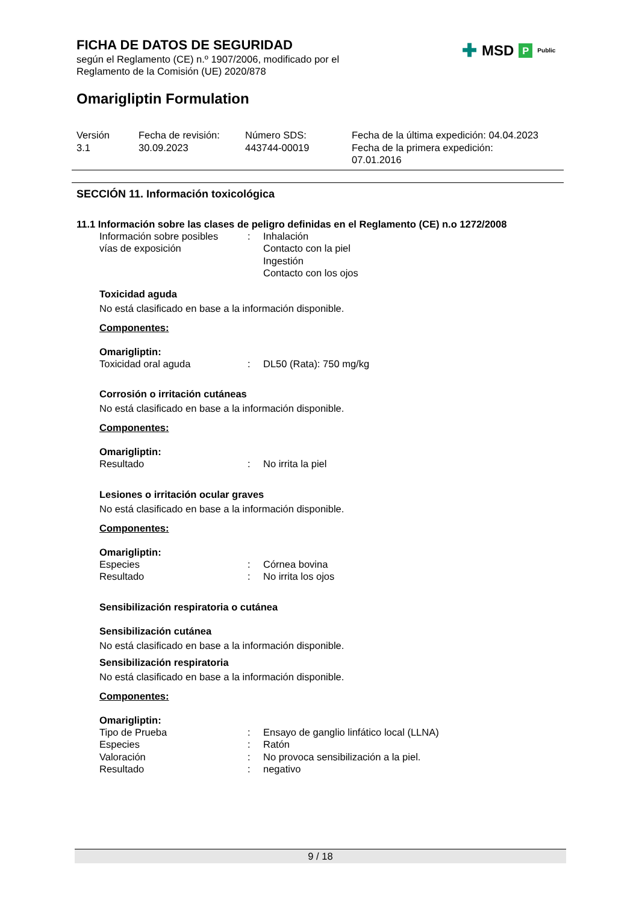✚ MSD P Public
FICHA DE DATOS DE SEGURIDAD
según el Reglamento (CE) n.º 1907/2006, modificado por el
Reglamento de la Comisión (UE) 2020/878
Omarigliptin Formulation
| Versión 3.1 | Fecha de revisión: 30.09.2023 | Número SDS: 443744-00019 | Fecha de la última expedición: 04.04.2023 Fecha de la primera expedición: 07.01.2016 |
SECCIÓN 11. Información toxicológica
11.1 Información sobre las clases de peligro definidas en el Reglamento (CE) n.o 1272/2008
| Información sobre posibles vías de exposición | : | Inhalación Contacto con la piel Ingestión Contacto con los ojos |
Toxicidad aguda
No está clasificado en base a la información disponible.
Componentes:
Omarigliptin:
| Toxicidad oral aguda | : | DL50 (Rata): 750 mg/kg |
Corrosión o irritación cutáneas
No está clasificado en base a la información disponible.
Componentes:
Omarigliptin:
| Resultado | : | No irrita la piel |
Lesiones o irritación ocular graves
No está clasificado en base a la información disponible.
Componentes:
Omarigliptin:
| Especies | : | Córnea bovina |
| Resultado | : | No irrita los ojos |
Sensibilización respiratoria o cutánea
Sensibilización cutánea
No está clasificado en base a la información disponible.
Sensibilización respiratoria
No está clasificado en base a la información disponible.
Componentes:
Omarigliptin:
| Tipo de Prueba | : | Ensayo de ganglio linfático local (LLNA) |
| Especies | : | Ratón |
| Valoración | : | No provoca sensibilización a la piel. |
| Resultado | : | negativo |
9 / 18